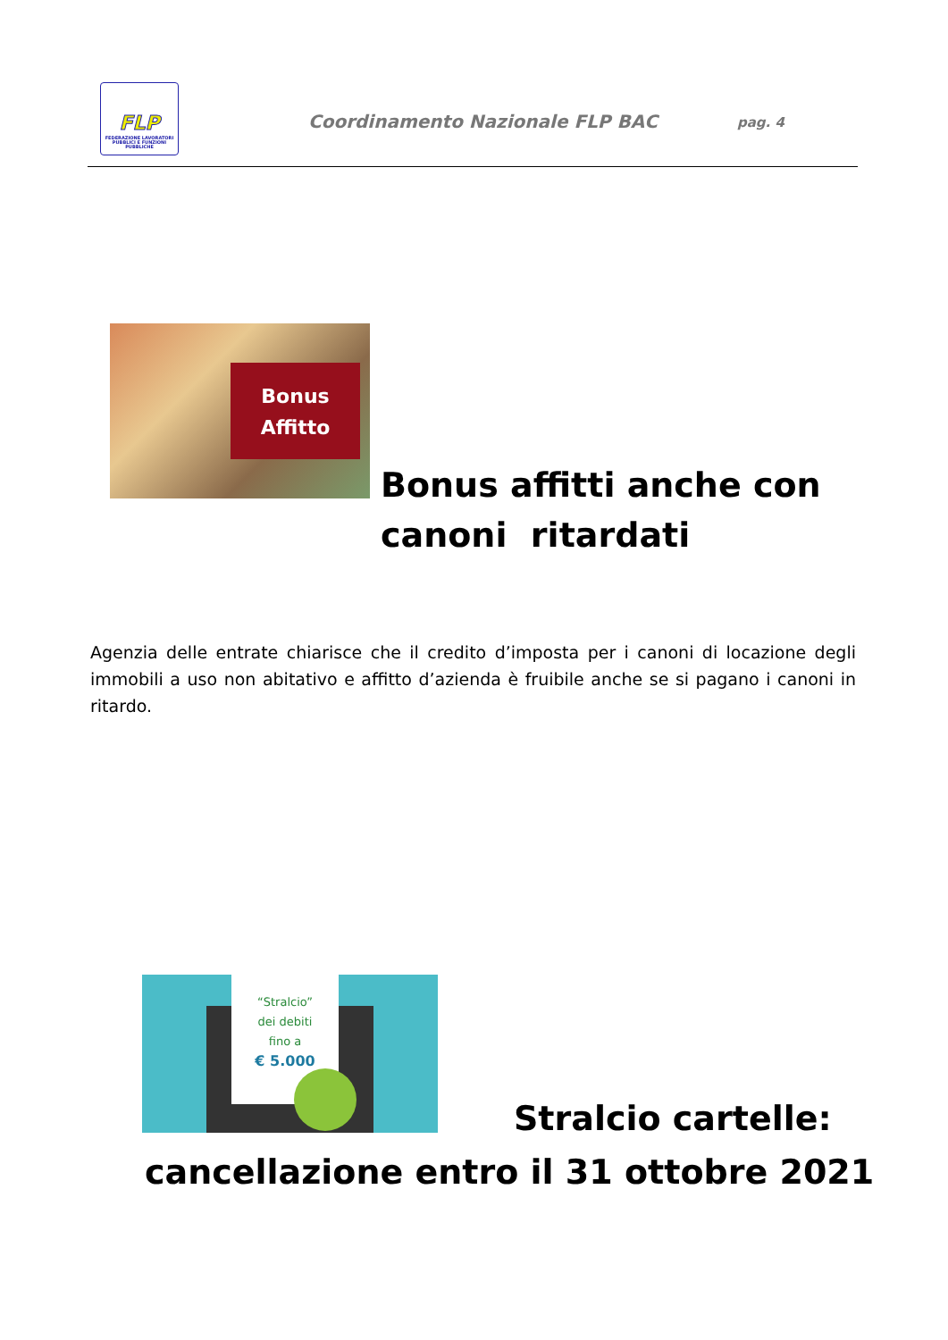FLP
FEDERAZIONE LAVORATORI PUBBLICI E FUNZIONI PUBBLICHE
Coordinamento Nazionale FLP BAC
pag. 4
Bonus
Affitto
Bonus affitti anche con
canoni ritardati
Agenzia delle entrate chiarisce che il credito d’imposta per i canoni di locazione degli immobili a uso non abitativo e affitto d’azienda è fruibile anche se si pagano i canoni in ritardo.
“Stralcio”
dei debiti
fino a
€ 5.000
Stralcio cartelle:
cancellazione entro il 31 ottobre 2021